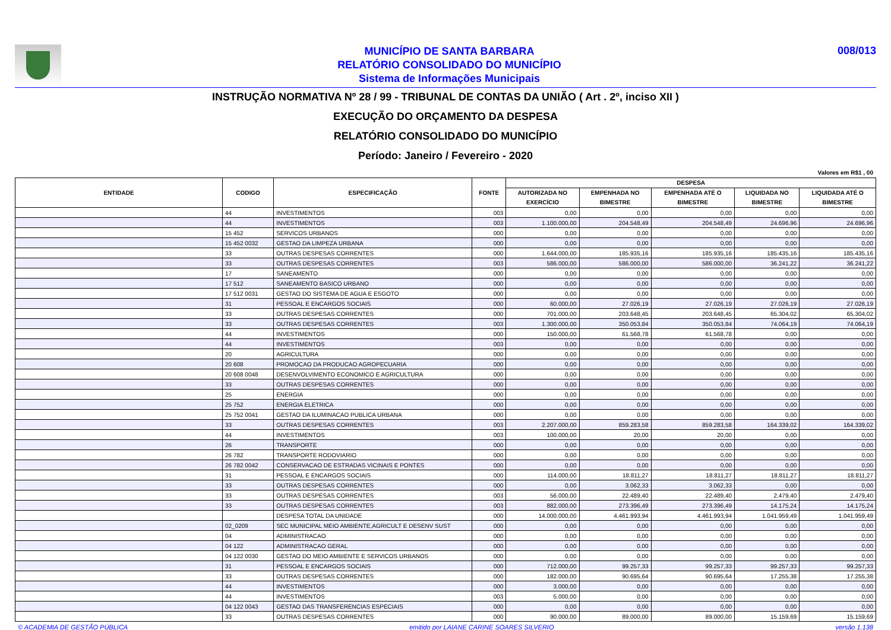MUNICÍPIO DE SANTA BARBARA
RELATÓRIO CONSOLIDADO DO MUNICÍPIO
Sistema de Informações Municipais
008/013
INSTRUÇÃO NORMATIVA Nº 28 / 99 - TRIBUNAL DE CONTAS DA UNIÃO ( Art . 2º, inciso XII )
EXECUÇÃO DO ORÇAMENTO DA DESPESA
RELATÓRIO CONSOLIDADO DO MUNICÍPIO
Período: Janeiro / Fevereiro - 2020
Valores em R$1 , 00
| ENTIDADE | CODIGO | ESPECIFICAÇÃO | FONTE | DESPESA | | | | |
| --- | --- | --- | --- | --- | --- | --- | --- | --- |
| | | | | AUTORIZADA NO EXERCÍCIO | EMPENHADA NO BIMESTRE | EMPENHADA ATÉ O BIMESTRE | LIQUIDADA NO BIMESTRE | LIQUIDADA ATÉ O BIMESTRE |
| | 44 | INVESTIMENTOS | 003 | 0,00 | 0,00 | 0,00 | 0,00 | 0,00 |
| | 44 | INVESTIMENTOS | 003 | 1.100.000,00 | 204.548,49 | 204.548,49 | 24.696,96 | 24.696,96 |
| | 15 452 | SERVICOS URBANOS | 000 | 0,00 | 0,00 | 0,00 | 0,00 | 0,00 |
| | 15 452 0032 | GESTAO DA LIMPEZA URBANA | 000 | 0,00 | 0,00 | 0,00 | 0,00 | 0,00 |
| | 33 | OUTRAS DESPESAS CORRENTES | 000 | 1.644.000,00 | 185.935,16 | 185.935,16 | 185.435,16 | 185.435,16 |
| | 33 | OUTRAS DESPESAS CORRENTES | 003 | 586.000,00 | 586.000,00 | 586.000,00 | 36.241,22 | 36.241,22 |
| | 17 | SANEAMENTO | 000 | 0,00 | 0,00 | 0,00 | 0,00 | 0,00 |
| | 17 512 | SANEAMENTO BASICO URBANO | 000 | 0,00 | 0,00 | 0,00 | 0,00 | 0,00 |
| | 17 512 0031 | GESTAO DO SISTEMA DE AGUA E ESGOTO | 000 | 0,00 | 0,00 | 0,00 | 0,00 | 0,00 |
| | 31 | PESSOAL E ENCARGOS SOCIAIS | 000 | 60.000,00 | 27.026,19 | 27.026,19 | 27.026,19 | 27.026,19 |
| | 33 | OUTRAS DESPESAS CORRENTES | 000 | 701.000,00 | 203.648,45 | 203.648,45 | 65.304,02 | 65.304,02 |
| | 33 | OUTRAS DESPESAS CORRENTES | 003 | 1.300.000,00 | 350.053,84 | 350.053,84 | 74.064,19 | 74.064,19 |
| | 44 | INVESTIMENTOS | 000 | 150.000,00 | 61.568,78 | 61.568,78 | 0,00 | 0,00 |
| | 44 | INVESTIMENTOS | 003 | 0,00 | 0,00 | 0,00 | 0,00 | 0,00 |
| | 20 | AGRICULTURA | 000 | 0,00 | 0,00 | 0,00 | 0,00 | 0,00 |
| | 20 608 | PROMOCAO DA PRODUCAO AGROPECUARIA | 000 | 0,00 | 0,00 | 0,00 | 0,00 | 0,00 |
| | 20 608 0048 | DESENVOLVIMENTO ECONOMICO E AGRICULTURA | 000 | 0,00 | 0,00 | 0,00 | 0,00 | 0,00 |
| | 33 | OUTRAS DESPESAS CORRENTES | 000 | 0,00 | 0,00 | 0,00 | 0,00 | 0,00 |
| | 25 | ENERGIA | 000 | 0,00 | 0,00 | 0,00 | 0,00 | 0,00 |
| | 25 752 | ENERGIA ELETRICA | 000 | 0,00 | 0,00 | 0,00 | 0,00 | 0,00 |
| | 25 752 0041 | GESTAO DA ILUMINACAO PUBLICA URBANA | 000 | 0,00 | 0,00 | 0,00 | 0,00 | 0,00 |
| | 33 | OUTRAS DESPESAS CORRENTES | 003 | 2.207.000,00 | 859.283,58 | 859.283,58 | 164.339,02 | 164.339,02 |
| | 44 | INVESTIMENTOS | 003 | 100.000,00 | 20,00 | 20,00 | 0,00 | 0,00 |
| | 26 | TRANSPORTE | 000 | 0,00 | 0,00 | 0,00 | 0,00 | 0,00 |
| | 26 782 | TRANSPORTE RODOVIARIO | 000 | 0,00 | 0,00 | 0,00 | 0,00 | 0,00 |
| | 26 782 0042 | CONSERVACAO DE ESTRADAS VICINAIS E PONTES | 000 | 0,00 | 0,00 | 0,00 | 0,00 | 0,00 |
| | 31 | PESSOAL E ENCARGOS SOCIAIS | 000 | 114.000,00 | 18.811,27 | 18.811,27 | 18.811,27 | 18.811,27 |
| | 33 | OUTRAS DESPESAS CORRENTES | 000 | 0,00 | 3.062,33 | 3.062,33 | 0,00 | 0,00 |
| | 33 | OUTRAS DESPESAS CORRENTES | 003 | 56.000,00 | 22.489,40 | 22.489,40 | 2.479,40 | 2.479,40 |
| | 33 | OUTRAS DESPESAS CORRENTES | 003 | 882.000,00 | 273.396,49 | 273.396,49 | 14.175,24 | 14.175,24 |
| | | DESPESA TOTAL DA UNIDADE | 000 | 14.000.000,00 | 4.461.993,94 | 4.461.993,94 | 1.041.959,49 | 1.041.959,49 |
| | 02_0209 | SEC MUNICIPAL MEIO AMBIENTE,AGRICULT E DESENV SUST | 000 | 0,00 | 0,00 | 0,00 | 0,00 | 0,00 |
| | 04 | ADMINISTRACAO | 000 | 0,00 | 0,00 | 0,00 | 0,00 | 0,00 |
| | 04 122 | ADMINISTRACAO GERAL | 000 | 0,00 | 0,00 | 0,00 | 0,00 | 0,00 |
| | 04 122 0030 | GESTAO DO MEIO AMBIENTE E SERVICOS URBANOS | 000 | 0,00 | 0,00 | 0,00 | 0,00 | 0,00 |
| | 31 | PESSOAL E ENCARGOS SOCIAIS | 000 | 712.000,00 | 99.257,33 | 99.257,33 | 99.257,33 | 99.257,33 |
| | 33 | OUTRAS DESPESAS CORRENTES | 000 | 182.000,00 | 90.695,64 | 90.695,64 | 17.255,38 | 17.255,38 |
| | 44 | INVESTIMENTOS | 000 | 3.000,00 | 0,00 | 0,00 | 0,00 | 0,00 |
| | 44 | INVESTIMENTOS | 003 | 5.000,00 | 0,00 | 0,00 | 0,00 | 0,00 |
| | 04 122 0043 | GESTAO DAS TRANSFERENCIAS ESPECIAIS | 000 | 0,00 | 0,00 | 0,00 | 0,00 | 0,00 |
| | 33 | OUTRAS DESPESAS CORRENTES | 000 | 90.000,00 | 89.000,00 | 89.000,00 | 15.159,69 | 15.159,69 |
© ACADEMIA DE GESTÃO PÚBLICA emitido por LAIANE CARINE SOARES SILVERIO versão 1.138